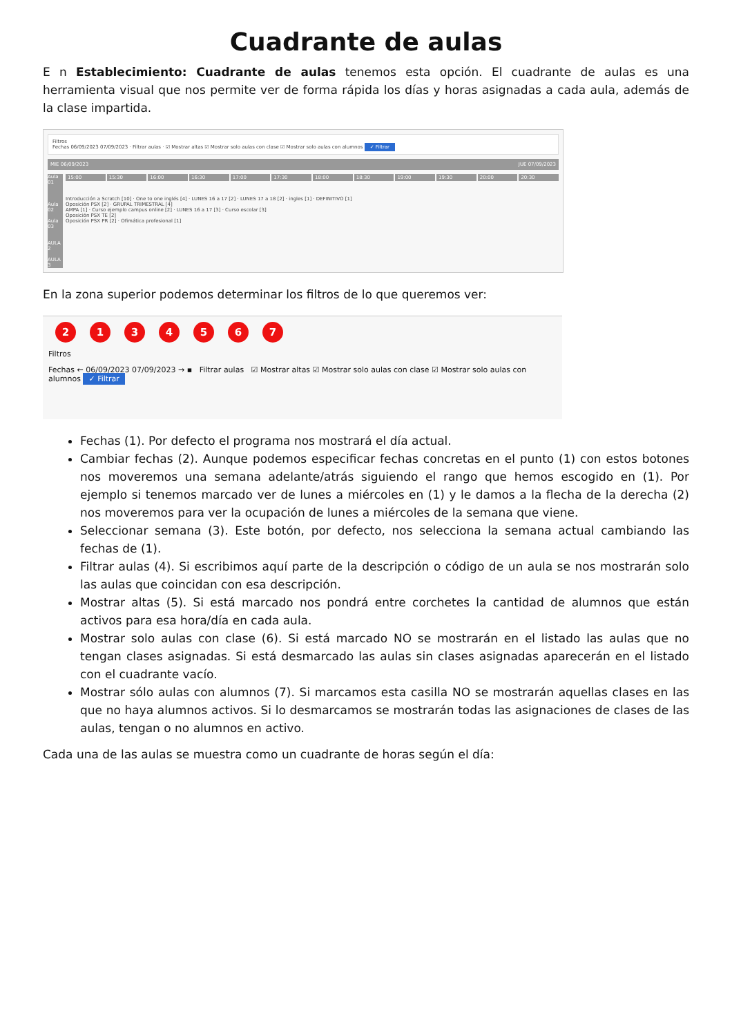Cuadrante de aulas
E n Establecimiento: Cuadrante de aulas tenemos esta opción. El cuadrante de aulas es una herramienta visual que nos permite ver de forma rápida los días y horas asignadas a cada aula, además de la clase impartida.
Filtros
Fechas 06/09/2023 07/09/2023 · Filtrar aulas · ☑ Mostrar altas ☑ Mostrar solo aulas con clase ☑ Mostrar solo aulas con alumnos ✓ Filtrar
MIE 06/09/2023 JUE 07/09/2023
Aula 01
Aula 02
Aula 03
AULA 2
AULA 3
15:00 15:30 16:00 16:30 17:00 17:30 18:00 18:30 19:00 19:30 20:00 20:30
Introducción a Scratch [10] · One to one inglés [4] · LUNES 16 a 17 [2] · LUNES 17 a 18 [2] · ingles [1] · DEFINITIVO [1]
Oposición PSX [2] · GRUPAL TRIMESTRAL [4]
AMPA [1] · Curso ejemplo campus online [2] · LUNES 16 a 17 [3] · Curso escolar [3]
Oposición PSX TE [2]
Oposición PSX PR [2] · Ofimática profesional [1]
En la zona superior podemos determinar los filtros de lo que queremos ver:
2134567
Filtros
Fechas ← 06/09/2023 07/09/2023 → ▪ Filtrar aulas ☑ Mostrar altas ☑ Mostrar solo aulas con clase ☑ Mostrar solo aulas con alumnos ✓ Filtrar
Fechas (1). Por defecto el programa nos mostrará el día actual.
Cambiar fechas (2). Aunque podemos especificar fechas concretas en el punto (1) con estos botones nos moveremos una semana adelante/atrás siguiendo el rango que hemos escogido en (1). Por ejemplo si tenemos marcado ver de lunes a miércoles en (1) y le damos a la flecha de la derecha (2) nos moveremos para ver la ocupación de lunes a miércoles de la semana que viene.
Seleccionar semana (3). Este botón, por defecto, nos selecciona la semana actual cambiando las fechas de (1).
Filtrar aulas (4). Si escribimos aquí parte de la descripción o código de un aula se nos mostrarán solo las aulas que coincidan con esa descripción.
Mostrar altas (5). Si está marcado nos pondrá entre corchetes la cantidad de alumnos que están activos para esa hora/día en cada aula.
Mostrar solo aulas con clase (6). Si está marcado NO se mostrarán en el listado las aulas que no tengan clases asignadas. Si está desmarcado las aulas sin clases asignadas aparecerán en el listado con el cuadrante vacío.
Mostrar sólo aulas con alumnos (7). Si marcamos esta casilla NO se mostrarán aquellas clases en las que no haya alumnos activos. Si lo desmarcamos se mostrarán todas las asignaciones de clases de las aulas, tengan o no alumnos en activo.
Cada una de las aulas se muestra como un cuadrante de horas según el día: